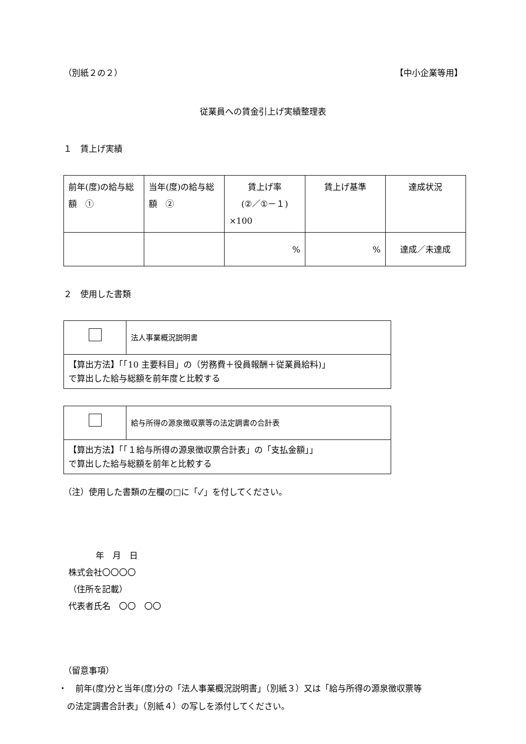（別紙２の２） 【中小企業等用】
従業員への賃金引上げ実績整理表
１　賃上げ実績
| 前年(度)の給与総額 ① | 当年(度)の給与総額 ② | 賃上げ率 (②／①－１) ×100 | 賃上げ基準 | 達成状況 |
| | | % | % | 達成／未達成 |
２　使用した書類
| | 法人事業概況説明書 |
| 【算出方法】「「10 主要科目」の（労務費＋役員報酬＋従業員給料)」 で算出した給与総額を前年度と比較する | |
| | 給与所得の源泉徴収票等の法定調書の合計表 |
| 【算出方法】「「１給与所得の源泉徴収票合計表」の「支払金額」」 で算出した給与総額を前年と比較する | |
（注）使用した書類の左欄の□に「✓」を付してください。
年　月　日
株式会社〇〇〇〇
（住所を記載）
代表者氏名　〇〇　〇〇
（留意事項）
・　前年(度)分と当年(度)分の「法人事業概況説明書」（別紙３）又は「給与所得の源泉徴収票等
　の法定調書合計表」（別紙４）の写しを添付してください。